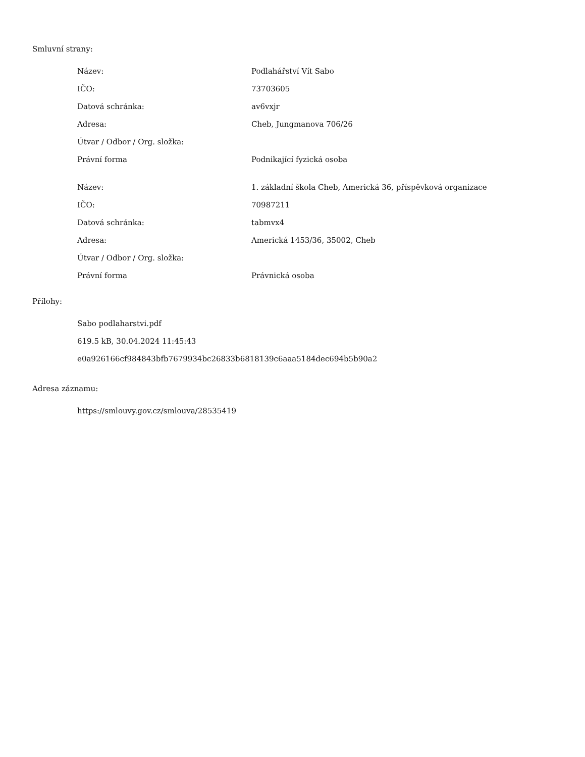Smluvní strany:
| Název: | Podlahářství Vít Sabo |
| IČO: | 73703605 |
| Datová schránka: | av6vxjr |
| Adresa: | Cheb, Jungmanova 706/26 |
| Útvar / Odbor / Org. složka: | |
| Právní forma | Podnikající fyzická osoba |
| Název: | 1. základní škola Cheb, Americká 36, příspěvková organizace |
| IČO: | 70987211 |
| Datová schránka: | tabmvx4 |
| Adresa: | Americká 1453/36, 35002, Cheb |
| Útvar / Odbor / Org. složka: | |
| Právní forma | Právnická osoba |
Přílohy:
Sabo podlaharstvi.pdf
619.5 kB, 30.04.2024 11:45:43
e0a926166cf984843bfb7679934bc26833b6818139c6aaa5184dec694b5b90a2
Adresa záznamu:
https://smlouvy.gov.cz/smlouva/28535419